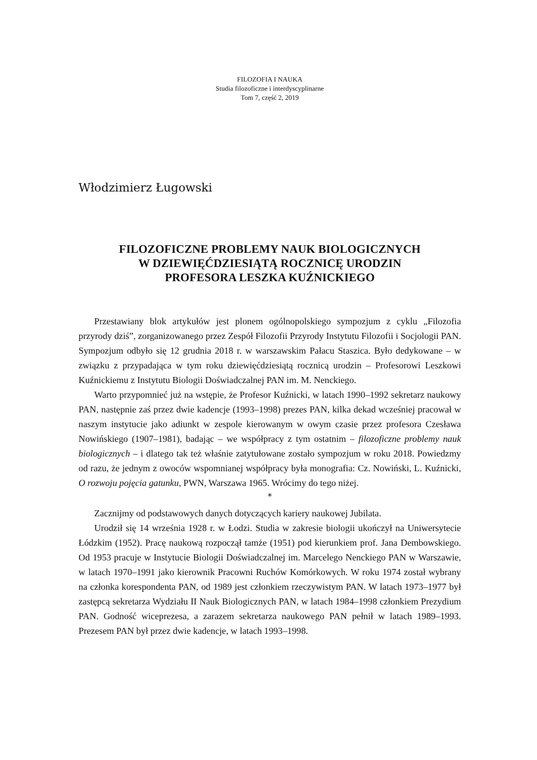FILOZOFIA I NAUKA
Studia filozoficzne i interdyscyplinarne
Tom 7, część 2, 2019
Włodzimierz Ługowski
FILOZOFICZNE PROBLEMY NAUK BIOLOGICZNYCH
W DZIEWIĘĆDZIESIĄTĄ ROCZNICĘ URODZIN
PROFESORA LESZKA KUŹNICKIEGO
Przestawiany blok artykułów jest plonem ogólnopolskiego sympozjum z cyklu „Filozofia przyrody dziś”, zorganizowanego przez Zespół Filozofii Przyrody Instytutu Filozofii i Socjologii PAN. Sympozjum odbyło się 12 grudnia 2018 r. w warszawskim Pałacu Staszica. Było dedykowane – w związku z przypadająca w tym roku dziewięćdziesiątą rocznicą urodzin – Profesorowi Leszkowi Kuźnickiemu z Instytutu Biologii Doświadczalnej PAN im. M. Nenckiego.
Warto przypomnieć już na wstępie, że Profesor Kuźnicki, w latach 1990–1992 sekretarz naukowy PAN, następnie zaś przez dwie kadencje (1993–1998) prezes PAN, kilka dekad wcześniej pracował w naszym instytucie jako adiunkt w zespole kierowanym w owym czasie przez profesora Czesława Nowińskiego (1907–1981), badając – we współpracy z tym ostatnim – filozoficzne problemy nauk biologicznych – i dlatego tak też właśnie zatytułowane zostało sympozjum w roku 2018. Powiedzmy od razu, że jednym z owoców wspomnianej współpracy była monografia: Cz. Nowiński, L. Kuźnicki, O rozwoju pojęcia gatunku, PWN, Warszawa 1965. Wrócimy do tego niżej.
*
Zacznijmy od podstawowych danych dotyczących kariery naukowej Jubilata.
Urodził się 14 września 1928 r. w Łodzi. Studia w zakresie biologii ukończył na Uniwersytecie Łódzkim (1952). Pracę naukową rozpoczął tamże (1951) pod kierunkiem prof. Jana Dembowskiego. Od 1953 pracuje w Instytucie Biologii Doświadczalnej im. Marcelego Nenckiego PAN w Warszawie, w latach 1970–1991 jako kierownik Pracowni Ruchów Komórkowych. W roku 1974 został wybrany na członka korespondenta PAN, od 1989 jest członkiem rzeczywistym PAN. W latach 1973–1977 był zastępcą sekretarza Wydziału II Nauk Biologicznych PAN, w latach 1984–1998 członkiem Prezydium PAN. Godność wiceprezesa, a zarazem sekretarza naukowego PAN pełnił w latach 1989–1993. Prezesem PAN był przez dwie kadencje, w latach 1993–1998.